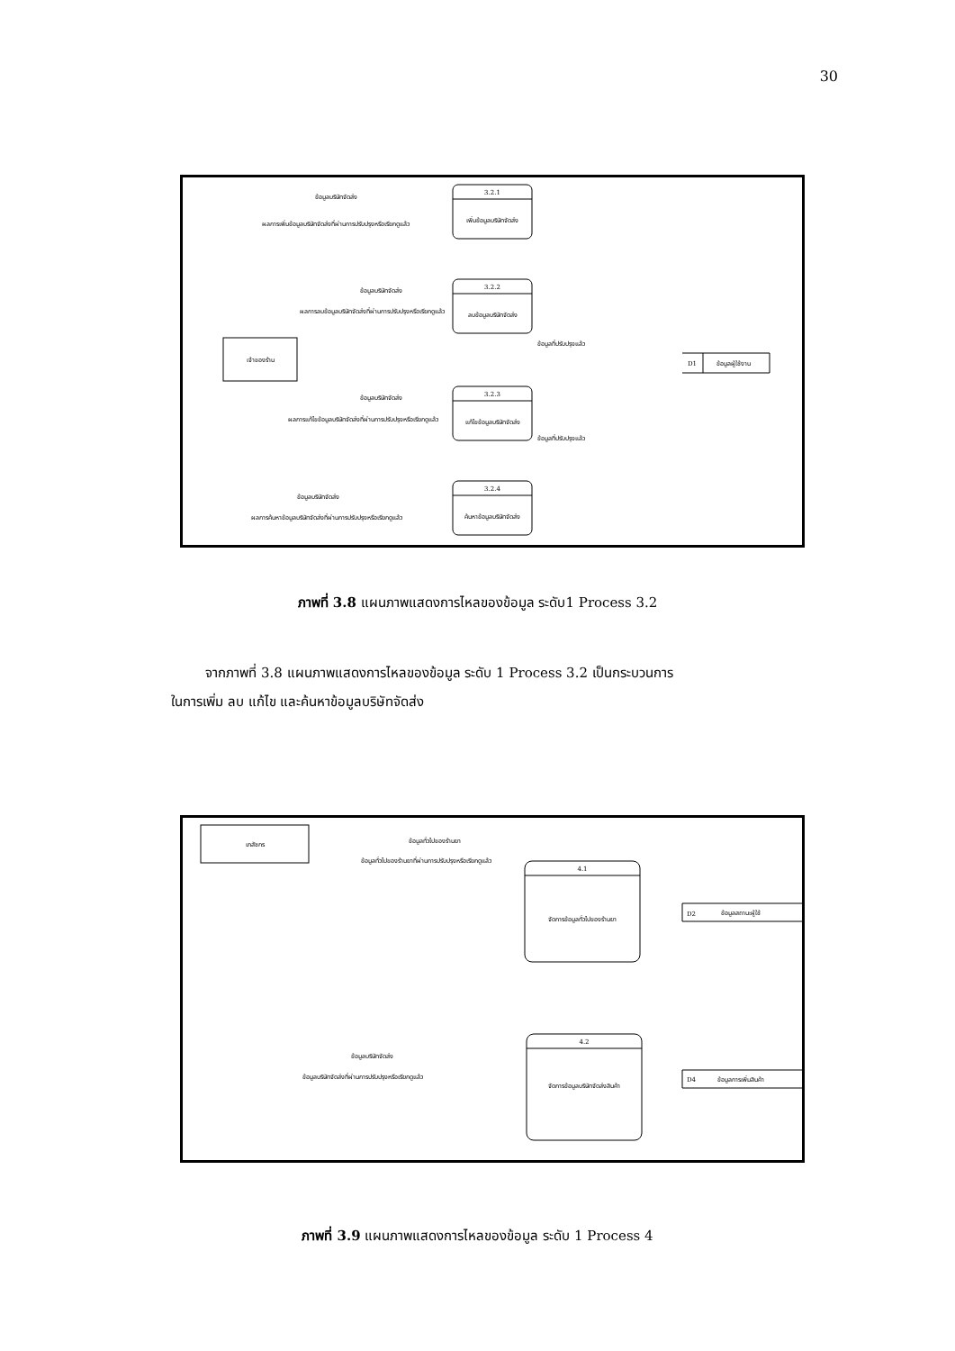30
3.2.1
เพิ่มข้อมูลบริษัทจัดส่ง
3.2.2
ลบข้อมูลบริษัทจัดส่ง
3.2.3
แก้ไขข้อมูลบริษัทจัดส่ง
3.2.4
ค้นหาข้อมูลบริษัทจัดส่ง
เจ้าของร้าน
D1
ข้อมูลผู้ใช้งาน
ข้อมูลบริษัทจัดส่ง
ผลการเพิ่มข้อมูลบริษัทจัดส่งที่ผ่านการปรับปรุงหรือเรียกดูแล้ว
ข้อมูลบริษัทจัดส่ง
ผลการลบข้อมูลบริษัทจัดส่งที่ผ่านการปรับปรุงหรือเรียกดูแล้ว
ข้อมูลบริษัทจัดส่ง
ผลการแก้ไขข้อมูลบริษัทจัดส่งที่ผ่านการปรับปรุงหรือเรียกดูแล้ว
ข้อมูลบริษัทจัดส่ง
ผลการค้นหาข้อมูลบริษัทจัดส่งที่ผ่านการปรับปรุงหรือเรียกดูแล้ว
ข้อมูลที่ปรับปรุงแล้ว
ข้อมูลที่ปรับปรุงแล้ว
ภาพที่ 3.8 แผนภาพแสดงการไหลของข้อมูล ระดับ1 Process 3.2
จากภาพที่ 3.8 แผนภาพแสดงการไหลของข้อมูล ระดับ 1 Process 3.2 เป็นกระบวนการ
ในการเพิ่ม ลบ แก้ไข และค้นหาข้อมูลบริษัทจัดส่ง
เภสัชกร
4.1
จัดการข้อมูลทั่วไปของร้านยา
4.2
จัดการข้อมูลบริษัทจัดส่งสินค้า
D2
ข้อมูลสถานะผู้ใช้
D4
ข้อมูลการเพิ่มสินค้า
ข้อมูลทั่วไปของร้านยา
ข้อมูลทั่วไปของร้านยาที่ผ่านการปรับปรุงหรือเรียกดูแล้ว
ข้อมูลบริษัทจัดส่ง
ข้อมูลบริษัทจัดส่งที่ผ่านการปรับปรุงหรือเรียกดูแล้ว
ภาพที่ 3.9 แผนภาพแสดงการไหลของข้อมูล ระดับ 1 Process 4